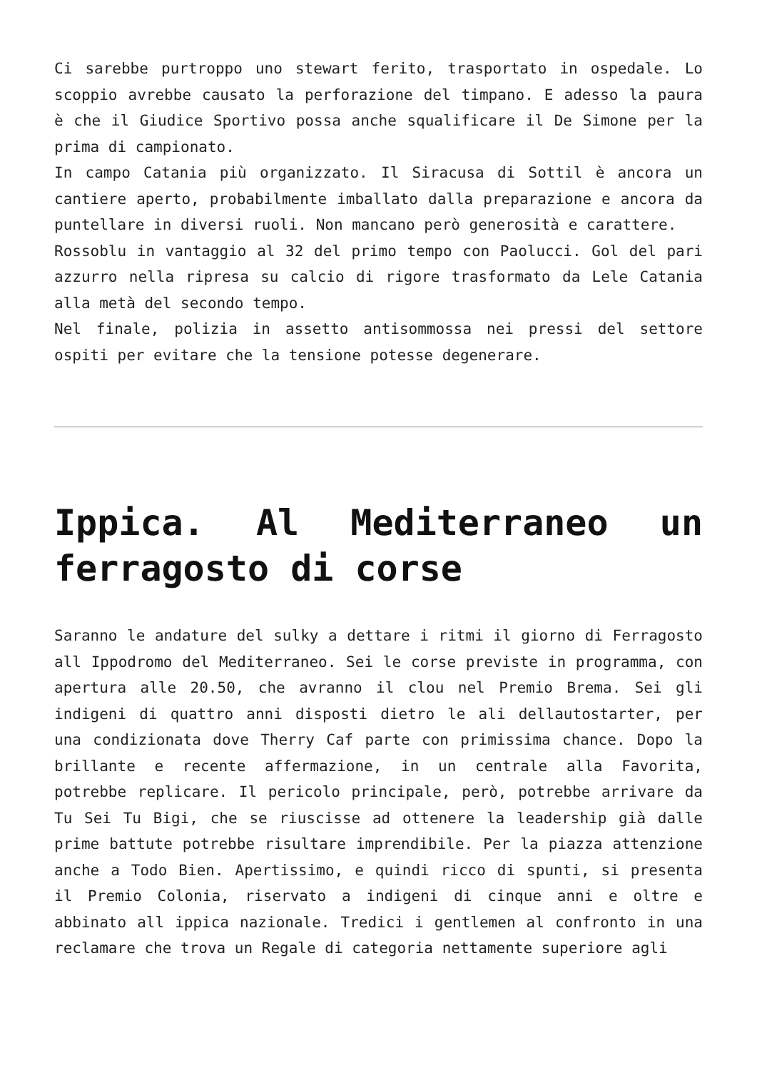Ci sarebbe purtroppo uno stewart ferito, trasportato in ospedale. Lo scoppio avrebbe causato la perforazione del timpano. E adesso la paura è che il Giudice Sportivo possa anche squalificare il De Simone per la prima di campionato.
In campo Catania più organizzato. Il Siracusa di Sottil è ancora un cantiere aperto, probabilmente imballato dalla preparazione e ancora da puntellare in diversi ruoli. Non mancano però generosità e carattere.
Rossoblu in vantaggio al 32 del primo tempo con Paolucci. Gol del pari azzurro nella ripresa su calcio di rigore trasformato da Lele Catania alla metà del secondo tempo.
Nel finale, polizia in assetto antisommossa nei pressi del settore ospiti per evitare che la tensione potesse degenerare.
Ippica. Al Mediterraneo un ferragosto di corse
Saranno le andature del sulky a dettare i ritmi il giorno di Ferragosto all Ippodromo del Mediterraneo. Sei le corse previste in programma, con apertura alle 20.50, che avranno il clou nel Premio Brema. Sei gli indigeni di quattro anni disposti dietro le ali dellautostarter, per una condizionata dove Therry Caf parte con primissima chance. Dopo la brillante e recente affermazione, in un centrale alla Favorita, potrebbe replicare. Il pericolo principale, però, potrebbe arrivare da Tu Sei Tu Bigi, che se riuscisse ad ottenere la leadership già dalle prime battute potrebbe risultare imprendibile. Per la piazza attenzione anche a Todo Bien. Apertissimo, e quindi ricco di spunti, si presenta il Premio Colonia, riservato a indigeni di cinque anni e oltre e abbinato all ippica nazionale. Tredici i gentlemen al confronto in una reclamare che trova un Regale di categoria nettamente superiore agli